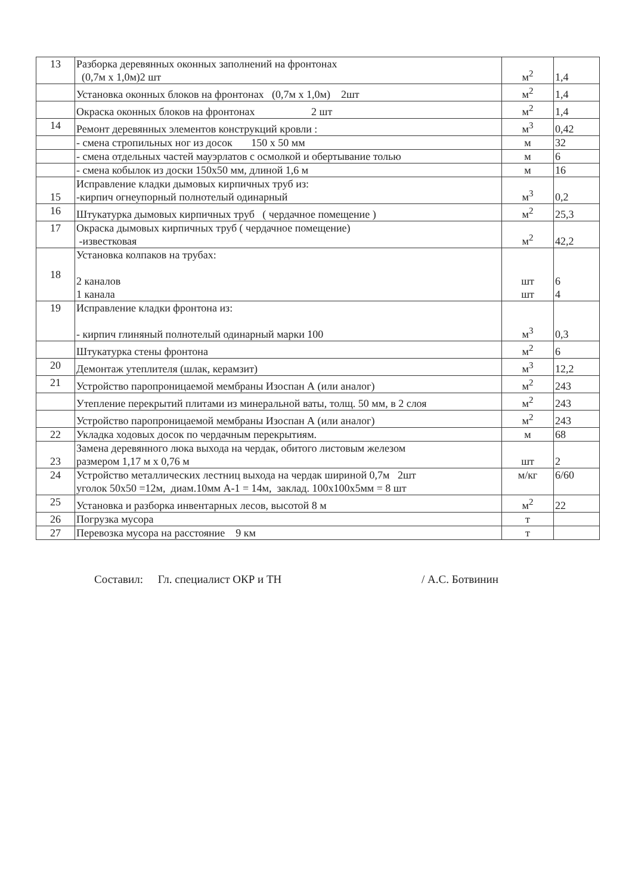| 13 | Разборка деревянных оконных заполнений на фронтонах (0,7м х 1,0м)2 шт | м<sup>2</sup> | 1,4 |
| | Установка оконных блоков на фронтонах (0,7м х 1,0м) 2шт | м<sup>2</sup> | 1,4 |
| | Окраска оконных блоков на фронтонах 2 шт | м<sup>2</sup> | 1,4 |
| 14 | Ремонт деревянных элементов конструкций кровли : | м<sup>3</sup> | 0,42 |
| | - смена стропильных ног из досок 150 х 50 мм | м | 32 |
| | - смена отдельных частей мауэрлатов с осмолкой и обертывание толью | м | 6 |
| | - смена кобылок из доски 150х50 мм, длиной 1,6 м | м | 16 |
| 15 | Исправление кладки дымовых кирпичных труб из: -кирпич огнеупорный полнотелый одинарный | м<sup>3</sup> | 0,2 |
| 16 | Штукатурка дымовых кирпичных труб ( чердачное помещение ) | м<sup>2</sup> | 25,3 |
| 17 | Окраска дымовых кирпичных труб ( чердачное помещение) -известковая | м<sup>2</sup> | 42,2 |
| 18 | Установка колпаков на трубах: 2 каналов 1 канала | шт шт | 6 4 |
| 19 | Исправление кладки фронтона из: - кирпич глиняный полнотелый одинарный марки 100 | м<sup>3</sup> | 0,3 |
| | Штукатурка стены фронтона | м<sup>2</sup> | 6 |
| 20 | Демонтаж утеплителя (шлак, керамзит) | м<sup>3</sup> | 12,2 |
| 21 | Устройство паропроницаемой мембраны Изоспан А (или аналог) | м<sup>2</sup> | 243 |
| | Утепление перекрытий плитами из минеральной ваты, толщ. 50 мм, в 2 слоя | м<sup>2</sup> | 243 |
| | Устройство паропроницаемой мембраны Изоспан А (или аналог) | м<sup>2</sup> | 243 |
| 22 | Укладка ходовых досок по чердачным перекрытиям. | м | 68 |
| 23 | Замена деревянного люка выхода на чердак, обитого листовым железом размером 1,17 м х 0,76 м | шт | 2 |
| 24 | Устройство металлических лестниц выхода на чердак шириной 0,7м 2шт уголок 50х50 =12м, диам.10мм А-1 = 14м, заклад. 100х100х5мм = 8 шт | м/кг | 6/60 |
| 25 | Установка и разборка инвентарных лесов, высотой 8 м | м<sup>2</sup> | 22 |
| 26 | Погрузка мусора | т | |
| 27 | Перевозка мусора на расстояние 9 км | т | |
Составил: Гл. специалист ОКР и ТН / А.С. Ботвинин